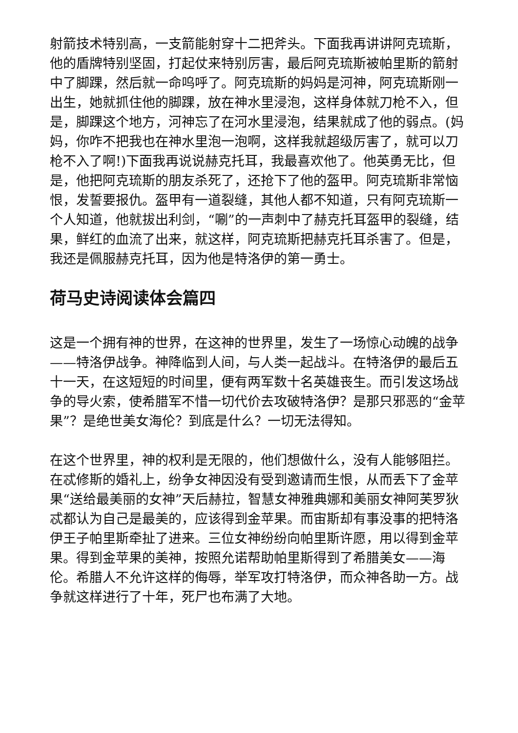射箭技术特别高，一支箭能射穿十二把斧头。下面我再讲讲阿克琉斯，他的盾牌特别坚固，打起仗来特别厉害，最后阿克琉斯被帕里斯的箭射中了脚踝，然后就一命呜呼了。阿克琉斯的妈妈是河神，阿克琉斯刚一出生，她就抓住他的脚踝，放在神水里浸泡，这样身体就刀枪不入，但是，脚踝这个地方，河神忘了在河水里浸泡，结果就成了他的弱点。(妈妈，你咋不把我也在神水里泡一泡啊，这样我就超级厉害了，就可以刀枪不入了啊!)下面我再说说赫克托耳，我最喜欢他了。他英勇无比，但是，他把阿克琉斯的朋友杀死了，还抢下了他的盔甲。阿克琉斯非常恼恨，发誓要报仇。盔甲有一道裂缝，其他人都不知道，只有阿克琉斯一个人知道，他就拔出利剑，“唰”的一声刺中了赫克托耳盔甲的裂缝，结果，鲜红的血流了出来，就这样，阿克琉斯把赫克托耳杀害了。但是，我还是佩服赫克托耳，因为他是特洛伊的第一勇士。
荷马史诗阅读体会篇四
这是一个拥有神的世界，在这神的世界里，发生了一场惊心动魄的战争——特洛伊战争。神降临到人间，与人类一起战斗。在特洛伊的最后五十一天，在这短短的时间里，便有两军数十名英雄丧生。而引发这场战争的导火索，使希腊军不惜一切代价去攻破特洛伊？是那只邪恶的“金苹果”？是绝世美女海伦？到底是什么？一切无法得知。
在这个世界里，神的权利是无限的，他们想做什么，没有人能够阻拦。在忒修斯的婚礼上，纷争女神因没有受到邀请而生恨，从而丢下了金苹果“送给最美丽的女神”天后赫拉，智慧女神雅典娜和美丽女神阿芙罗狄忒都认为自己是最美的，应该得到金苹果。而宙斯却有事没事的把特洛伊王子帕里斯牵扯了进来。三位女神纷纷向帕里斯许愿，用以得到金苹果。得到金苹果的美神，按照允诺帮助帕里斯得到了希腊美女——海伦。希腊人不允许这样的侮辱，举军攻打特洛伊，而众神各助一方。战争就这样进行了十年，死尸也布满了大地。